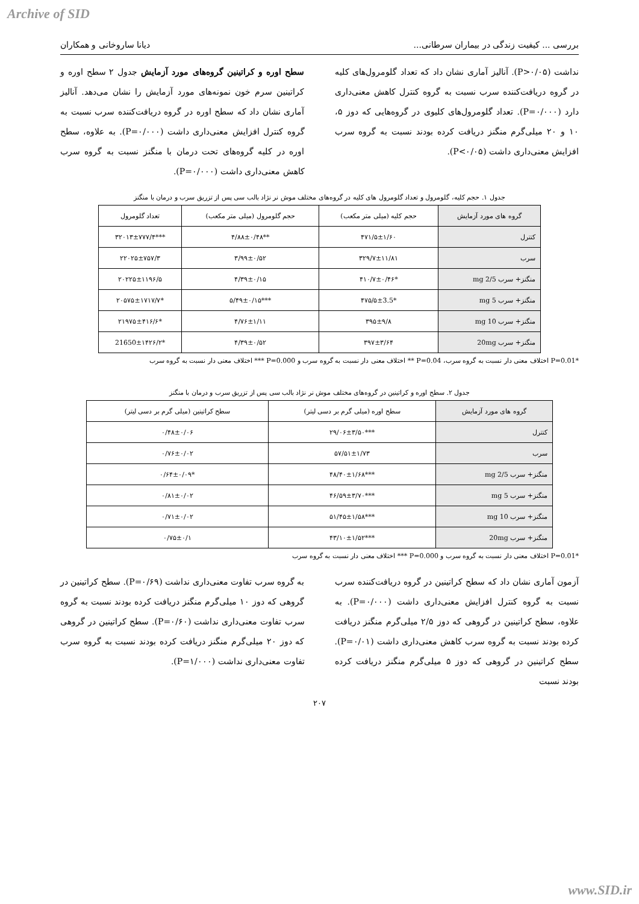Archive of SID
بررسی ... کیفیت زندگی در بیماران سرطانی... دیانا ساروخانی و همکاران
نداشت (P>۰/۰۵). آنالیز آماری نشان داد که تعداد گلومرول‌های کلیه در گروه دریافت‌کننده سرب نسبت به گروه کنترل کاهش معنی‌داری دارد (P=۰/۰۰۰). تعداد گلومرول‌های کلیوی در گروه‌هایی که دوز ۵، ۱۰ و ۲۰ میلی‌گرم منگنز دریافت کرده بودند نسبت به گروه سرب افزایش معنی‌داری داشت (P<۰/۰۵).
سطح اوره و کراتینین گروه‌های مورد آزمایش جدول ۲ سطح اوره و کراتینین سرم خون نمونه‌های مورد آزمایش را نشان می‌دهد. آنالیز آماری نشان داد که سطح اوره در گروه دریافت‌کننده سرب نسبت به گروه کنترل افزایش معنی‌داری داشت (P=۰/۰۰۰). به علاوه، سطح اوره در کلیه گروه‌های تحت درمان با منگنز نسبت به گروه سرب کاهش معنی‌داری داشت (P=۰/۰۰۰).
جدول ۱. حجم کلیه، گلومرول و تعداد گلومرول های کلیه در گروه‌های مختلف موش نر نژاد بالب سی پس از تزریق سرب و درمان با منگنز
| گروه های مورد آزمایش | حجم کلیه (میلی متر مکعب) | حجم گلومرول (میلی متر مکعب) | تعداد گلومرول |
| --- | --- | --- | --- |
| کنترل | ۴۷۱/۵±۱/۶۰ | **۴/۸۸±۰/۴۸ | ***۳۲۰۱۳±۷۷۷/۴ |
| سرب | ۳۲۹/۷±۱۱/۸۱ | ۳/۹۹±۰/۵۲ | ۲۲۰۲۵±۷۵۷/۳ |
| منگنز+ سرب 2/5 mg | *۴۱۰/۷±۰/۴۶ | ۴/۳۹±۰/۱۵ | ۲۰۲۲۵±۱۱۹۶/۵ |
| منگنز+ سرب 5 mg | *۴۷۵/۵±3.5 | ***۵/۴۹±۰/۱۵ | *۲۰۵۷۵±۱۷۱۷/۷ |
| منگنز+ سرب 10 mg | ۳۹۵±۹/۸ | ۴/۷۶±۱/۱۱ | *۲۱۹۷۵±۴۱۶/۶ |
| منگنز+ سرب 20mg | ۳۹۷±۳/۶۴ | ۴/۳۹±۰/۵۲ | *21650±۱۴۲۶/۲ |
*P=0.01 اختلاف معنی دار نسبت به گروه سرب، P=0.04 ** اختلاف معنی دار نسبت به گروه سرب و P=0.000 *** اختلاف معنی دار نسبت به گروه سرب
جدول ۲. سطح اوره و کراتینین در گروه‌های مختلف موش نر نژاد بالب سی پس از تزریق سرب و درمان با منگنز
| گروه های مورد آزمایش | سطح اوره (میلی گرم بر دسی لیتر) | سطح کراتینین (میلی گرم بر دسی لیتر) |
| --- | --- | --- |
| کنترل | ***۲۹/۰۶±۳/۵۰ | ۰/۴۸±۰/۰۶ |
| سرب | ۵۷/۵۱±۱/۷۳ | ۰/۷۶±۰/۰۲ |
| منگنز+ سرب 2/5 mg | ***۴۸/۴۰±۱/۶۸ | *۰/۶۴±۰/۰۹ |
| منگنز+ سرب 5 mg | ***۴۶/۵۹±۳/۷۰ | ۰/۸۱±۰/۰۲ |
| منگنز+ سرب 10 mg | ***۵۱/۴۵±۱/۵۸ | ۰/۷۱±۰/۰۲ |
| منگنز+ سرب 20mg | ***۴۳/۱۰±۱/۵۲ | ۰/۷۵±۰/۱ |
*P=0.01 اختلاف معنی دار نسبت به گروه سرب و P=0.000 *** اختلاف معنی دار نسبت به گروه سرب
آزمون آماری نشان داد که سطح کراتینین در گروه دریافت‌کننده سرب نسبت به گروه کنترل افزایش معنی‌داری داشت (P=۰/۰۰۰). به علاوه، سطح کراتینین در گروهی که دوز ۲/۵ میلی‌گرم منگنز دریافت کرده بودند نسبت به گروه سرب کاهش معنی‌داری داشت (P=۰/۰۱). سطح کراتینین در گروهی که دوز ۵ میلی‌گرم منگنز دریافت کرده بودند نسبت
به گروه سرب تفاوت معنی‌داری نداشت (P=۰/۶۹). سطح کراتینین در گروهی که دوز ۱۰ میلی‌گرم منگنز دریافت کرده بودند نسبت به گروه سرب تفاوت معنی‌داری نداشت (P=۰/۶۰). سطح کراتینین در گروهی که دوز ۲۰ میلی‌گرم منگنز دریافت کرده بودند نسبت به گروه سرب تفاوت معنی‌داری نداشت (P=۱/۰۰۰).
۲۰۷
www.SID.ir